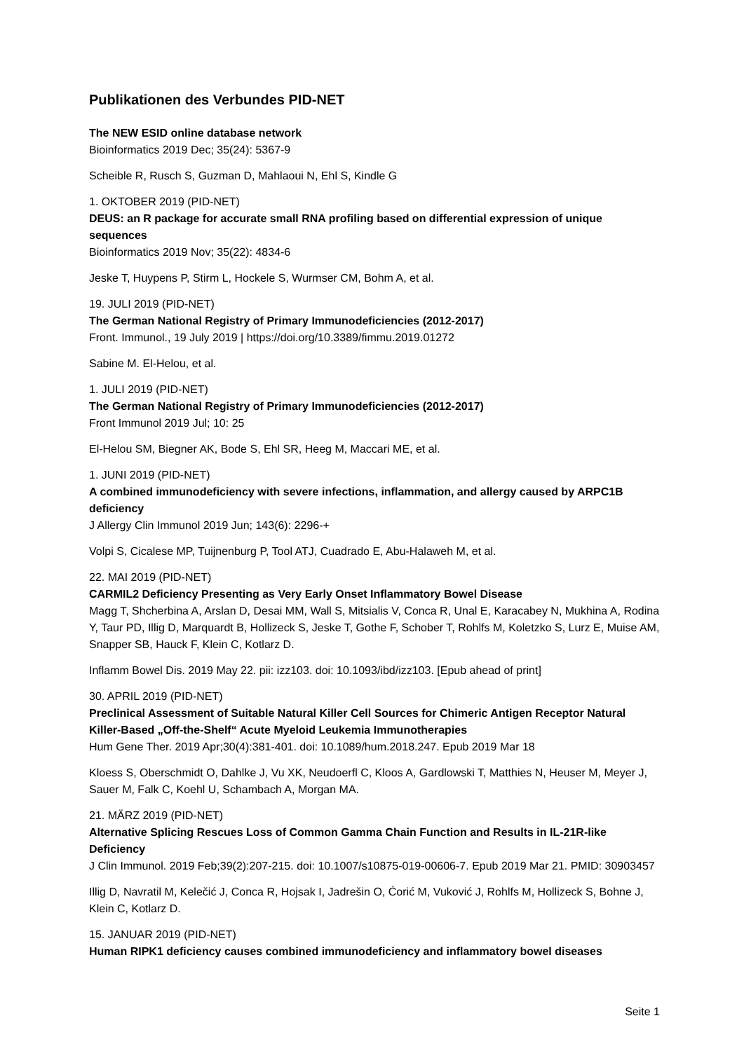Publikationen des Verbundes PID-NET
The NEW ESID online database network
Bioinformatics 2019 Dec; 35(24): 5367-9
Scheible R, Rusch S, Guzman D, Mahlaoui N, Ehl S, Kindle G
1. OKTOBER 2019 (PID-NET)
DEUS: an R package for accurate small RNA profiling based on differential expression of unique sequences
Bioinformatics 2019 Nov; 35(22): 4834-6
Jeske T, Huypens P, Stirm L, Hockele S, Wurmser CM, Bohm A, et al.
19. JULI 2019 (PID-NET)
The German National Registry of Primary Immunodeficiencies (2012-2017)
Front. Immunol., 19 July 2019 | https://doi.org/10.3389/fimmu.2019.01272
Sabine M. El-Helou, et al.
1. JULI 2019 (PID-NET)
The German National Registry of Primary Immunodeficiencies (2012-2017)
Front Immunol 2019 Jul; 10: 25
El-Helou SM, Biegner AK, Bode S, Ehl SR, Heeg M, Maccari ME, et al.
1. JUNI 2019 (PID-NET)
A combined immunodeficiency with severe infections, inflammation, and allergy caused by ARPC1B deficiency
J Allergy Clin Immunol 2019 Jun; 143(6): 2296-+
Volpi S, Cicalese MP, Tuijnenburg P, Tool ATJ, Cuadrado E, Abu-Halaweh M, et al.
22. MAI 2019 (PID-NET)
CARMIL2 Deficiency Presenting as Very Early Onset Inflammatory Bowel Disease
Magg T, Shcherbina A, Arslan D, Desai MM, Wall S, Mitsialis V, Conca R, Unal E, Karacabey N, Mukhina A, Rodina Y, Taur PD, Illig D, Marquardt B, Hollizeck S, Jeske T, Gothe F, Schober T, Rohlfs M, Koletzko S, Lurz E, Muise AM, Snapper SB, Hauck F, Klein C, Kotlarz D.
Inflamm Bowel Dis. 2019 May 22. pii: izz103. doi: 10.1093/ibd/izz103. [Epub ahead of print]
30. APRIL 2019 (PID-NET)
Preclinical Assessment of Suitable Natural Killer Cell Sources for Chimeric Antigen Receptor Natural Killer-Based „Off-the-Shelf“ Acute Myeloid Leukemia Immunotherapies
Hum Gene Ther. 2019 Apr;30(4):381-401. doi: 10.1089/hum.2018.247. Epub 2019 Mar 18
Kloess S, Oberschmidt O, Dahlke J, Vu XK, Neudoerfl C, Kloos A, Gardlowski T, Matthies N, Heuser M, Meyer J, Sauer M, Falk C, Koehl U, Schambach A, Morgan MA.
21. MÄRZ 2019 (PID-NET)
Alternative Splicing Rescues Loss of Common Gamma Chain Function and Results in IL-21R-like Deficiency
J Clin Immunol. 2019 Feb;39(2):207-215. doi: 10.1007/s10875-019-00606-7. Epub 2019 Mar 21. PMID: 30903457
Illig D, Navratil M, Kelečić J, Conca R, Hojsak I, Jadrešin O, Ćorić M, Vuković J, Rohlfs M, Hollizeck S, Bohne J, Klein C, Kotlarz D.
15. JANUAR 2019 (PID-NET)
Human RIPK1 deficiency causes combined immunodeficiency and inflammatory bowel diseases
Seite 1